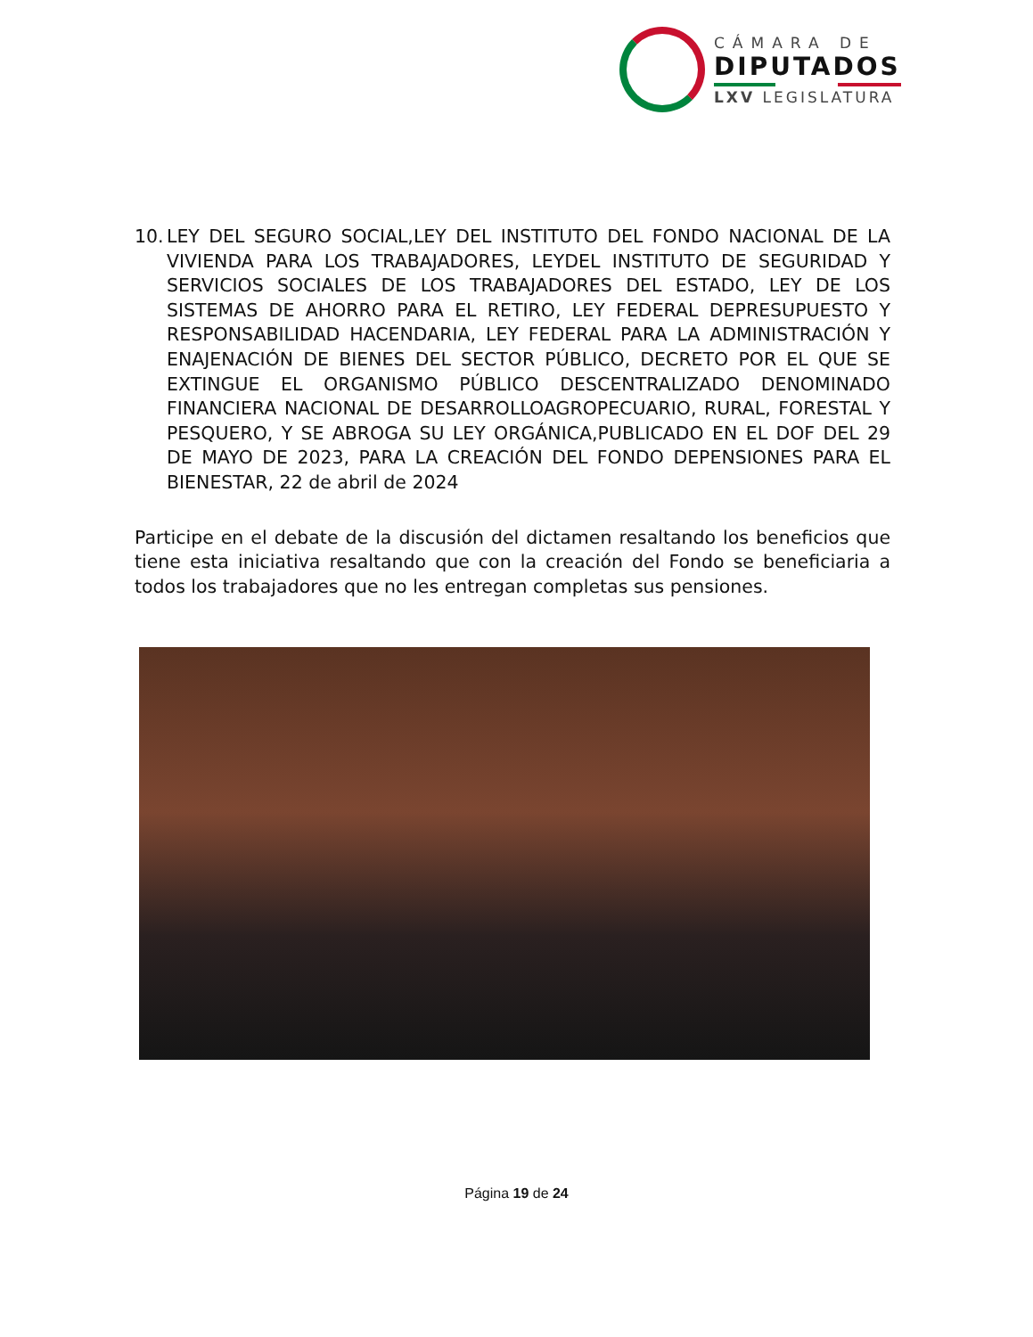CÁMARA DE
DIPUTADOS
LXV LEGISLATURA
10.
LEY DEL SEGURO SOCIAL,LEY DEL INSTITUTO DEL FONDO NACIONAL DE LA VIVIENDA PARA LOS TRABAJADORES, LEYDEL INSTITUTO DE SEGURIDAD Y SERVICIOS SOCIALES DE LOS TRABAJADORES DEL ESTADO, LEY DE LOS SISTEMAS DE AHORRO PARA EL RETIRO, LEY FEDERAL DEPRESUPUESTO Y RESPONSABILIDAD HACENDARIA, LEY FEDERAL PARA LA ADMINISTRACIÓN Y ENAJENACIÓN DE BIENES DEL SECTOR PÚBLICO, DECRETO POR EL QUE SE EXTINGUE EL ORGANISMO PÚBLICO DESCENTRALIZADO DENOMINADO FINANCIERA NACIONAL DE DESARROLLOAGROPECUARIO, RURAL, FORESTAL Y PESQUERO, Y SE ABROGA SU LEY ORGÁNICA,PUBLICADO EN EL DOF DEL 29 DE MAYO DE 2023, PARA LA CREACIÓN DEL FONDO DEPENSIONES PARA EL BIENESTAR, 22 de abril de 2024
Participe en el debate de la discusión del dictamen resaltando los beneficios que tiene esta iniciativa resaltando que con la creación del Fondo se beneficiaria a todos los trabajadores que no les entregan completas sus pensiones.
Página 19 de 24